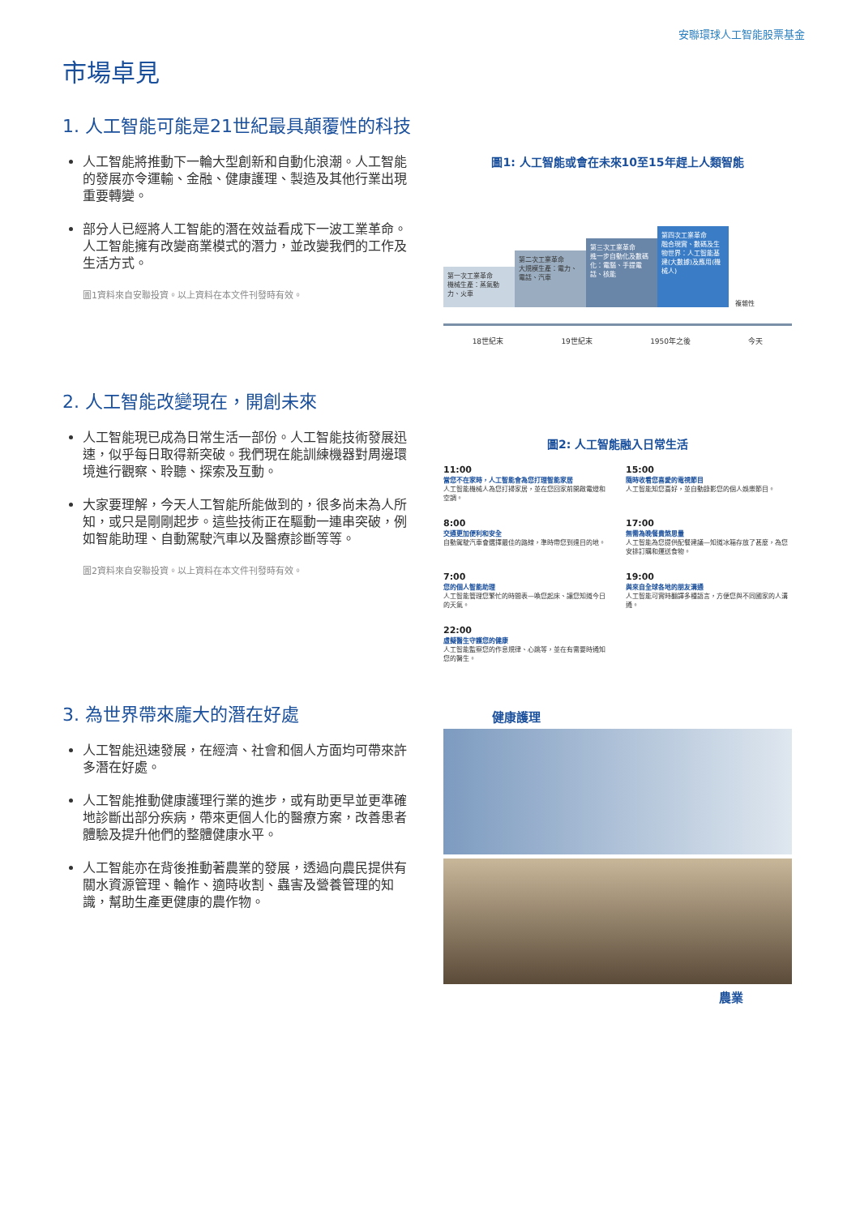安聯環球人工智能股票基金
市場卓見
1. 人工智能可能是21世紀最具顛覆性的科技
人工智能將推動下一輪大型創新和自動化浪潮。人工智能的發展亦令運輸、金融、健康護理、製造及其他行業出現重要轉變。
部分人已經將人工智能的潛在效益看成下一波工業革命。人工智能擁有改變商業模式的潛力，並改變我們的工作及生活方式。
圖1資料來自安聯投資。以上資料在本文件刊發時有效。
圖1: 人工智能或會在未來10至15年趕上人類智能
第一次工業革命
機械生產：蒸氣動力、火車
第二次工業革命
大規模生產：電力、電話、汽車
第三次工業革命
進一步自動化及數碼化：電腦、手提電話、核能
第四次工業革命
融合現實、數碼及生物世界：人工智能基建(大數據)及應用(機械人)
複雜性
18世紀末 19世紀末 1950年之後 今天
2. 人工智能改變現在，開創未來
人工智能現已成為日常生活一部份。人工智能技術發展迅速，似乎每日取得新突破。我們現在能訓練機器對周邊環境進行觀察、聆聽、探索及互動。
大家要理解，今天人工智能所能做到的，很多尚未為人所知，或只是剛剛起步。這些技術正在驅動一連串突破，例如智能助理、自動駕駛汽車以及醫療診斷等等。
圖2資料來自安聯投資。以上資料在本文件刊發時有效。
圖2: 人工智能融入日常生活
11:00
當您不在家時，人工智能會為您打理智能家居
人工智能機械人為您打掃家居，並在您回家前開啟電燈和空調。
15:00
隨時收看您喜愛的電視節目
人工智能知您喜好，並自動錄影您的個人娛樂節目。
8:00
交通更加便利和安全
自動駕駛汽車會選擇最佳的路線，準時帶您到達目的地。
17:00
無需為晚餐費煞思量
人工智能為您提供配餐建議—知道冰箱存放了甚麼，為您安排訂購和運送食物。
7:00
您的個人智能助理
人工智能管理您繁忙的時間表—喚您起床、讓您知道今日的天氣。
19:00
與來自全球各地的朋友溝通
人工智能可實時翻譯多種語言，方便您與不同國家的人溝通。
22:00
虛擬醫生守護您的健康
人工智能監察您的作息規律、心跳等，並在有需要時通知您的醫生。
3. 為世界帶來龐大的潛在好處
人工智能迅速發展，在經濟、社會和個人方面均可帶來許多潛在好處。
人工智能推動健康護理行業的進步，或有助更早並更準確地診斷出部分疾病，帶來更個人化的醫療方案，改善患者體驗及提升他們的整體健康水平。
人工智能亦在背後推動著農業的發展，透過向農民提供有關水資源管理、輪作、適時收割、蟲害及營養管理的知識，幫助生產更健康的農作物。
健康護理
農業